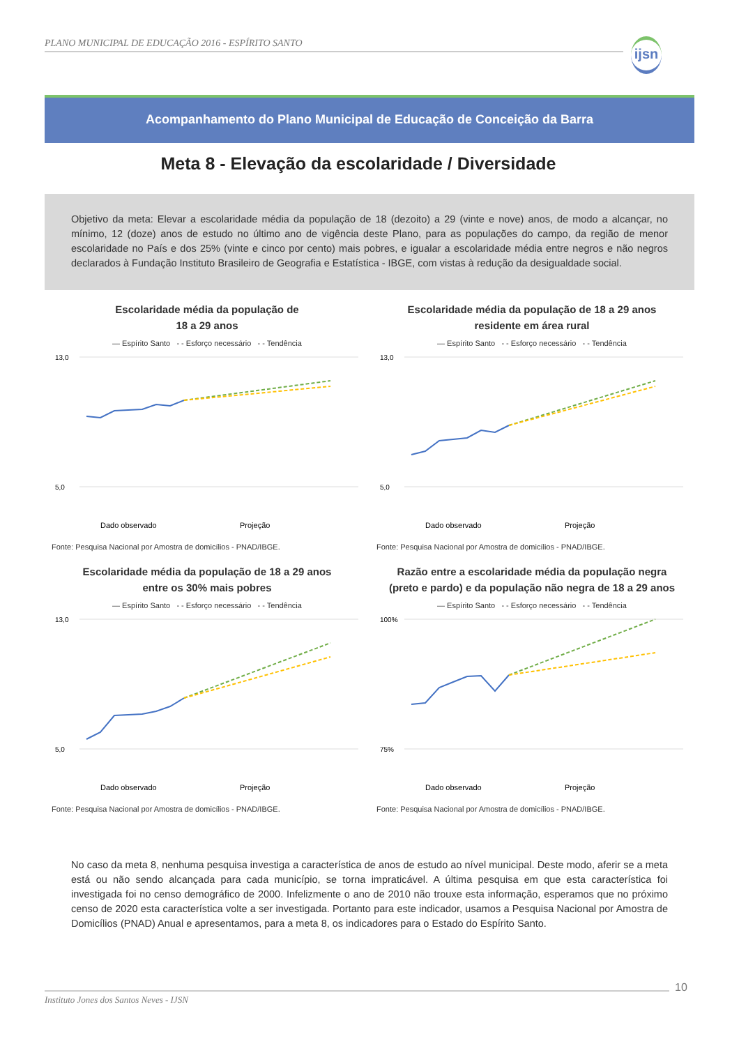PLANO MUNICIPAL DE EDUCAÇÃO 2016 - ESPÍRITO SANTO
ijsn
Acompanhamento do Plano Municipal de Educação de Conceição da Barra
Meta 8 - Elevação da escolaridade / Diversidade
Objetivo da meta: Elevar a escolaridade média da população de 18 (dezoito) a 29 (vinte e nove) anos, de modo a alcançar, no mínimo, 12 (doze) anos de estudo no último ano de vigência deste Plano, para as populações do campo, da região de menor escolaridade no País e dos 25% (vinte e cinco por cento) mais pobres, e igualar a escolaridade média entre negros e não negros declarados à Fundação Instituto Brasileiro de Geografia e Estatística - IBGE, com vistas à redução da desigualdade social.
Escolaridade média da população de
18 a 29 anos
— Espírito Santo - - Esforço necessário - - Tendência
13,0
5,0
Dado observado
Projeção
Fonte: Pesquisa Nacional por Amostra de domicílios - PNAD/IBGE.
Escolaridade média da população de 18 a 29 anos
residente em área rural
— Espírito Santo - - Esforço necessário - - Tendência
13,0
5,0
Dado observado
Projeção
Fonte: Pesquisa Nacional por Amostra de domicílios - PNAD/IBGE.
Escolaridade média da população de 18 a 29 anos
entre os 30% mais pobres
— Espírito Santo - - Esforço necessário - - Tendência
13,0
5,0
Dado observado
Projeção
Fonte: Pesquisa Nacional por Amostra de domicílios - PNAD/IBGE.
Razão entre a escolaridade média da população negra
(preto e pardo) e da população não negra de 18 a 29 anos
— Espírito Santo - - Esforço necessário - - Tendência
100%
75%
Dado observado
Projeção
Fonte: Pesquisa Nacional por Amostra de domicílios - PNAD/IBGE.
No caso da meta 8, nenhuma pesquisa investiga a característica de anos de estudo ao nível municipal. Deste modo, aferir se a meta está ou não sendo alcançada para cada município, se torna impraticável. A última pesquisa em que esta característica foi investigada foi no censo demográfico de 2000. Infelizmente o ano de 2010 não trouxe esta informação, esperamos que no próximo censo de 2020 esta característica volte a ser investigada. Portanto para este indicador, usamos a Pesquisa Nacional por Amostra de Domicílios (PNAD) Anual e apresentamos, para a meta 8, os indicadores para o Estado do Espírito Santo.
Instituto Jones dos Santos Neves - IJSN
10